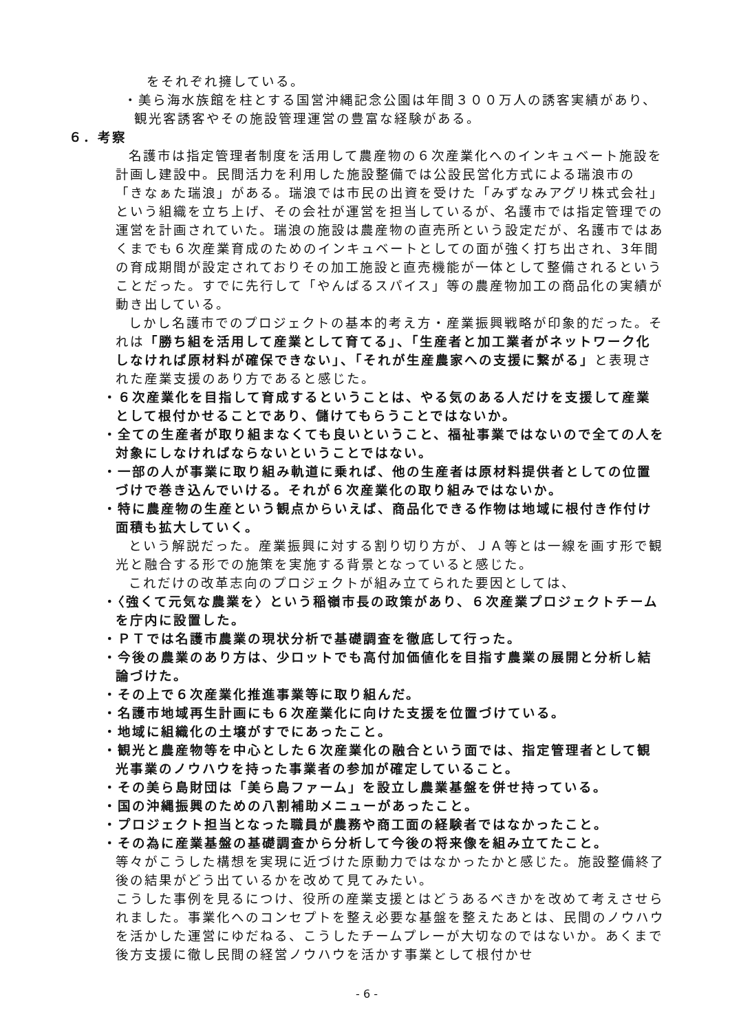をそれぞれ擁している。
・美ら海水族館を柱とする国営沖縄記念公園は年間３００万人の誘客実績があり、観光客誘客やその施設管理運営の豊富な経験がある。
６．考察
名護市は指定管理者制度を活用して農産物の６次産業化へのインキュベート施設を計画し建設中。民間活力を利用した施設整備では公設民営化方式による瑞浪市の 「きなぁた瑞浪」がある。瑞浪では市民の出資を受けた「みずなみアグリ株式会社」という組織を立ち上げ、その会社が運営を担当しているが、名護市では指定管理での運営を計画されていた。瑞浪の施設は農産物の直売所という設定だが、名護市ではあくまでも６次産業育成のためのインキュベートとしての面が強く打ち出され、3年間の育成期間が設定されておりその加工施設と直売機能が一体として整備されるということだった。すでに先行して「やんばるスパイス」等の農産物加工の商品化の実績が動き出している。
しかし名護市でのプロジェクトの基本的考え方・産業振興戦略が印象的だった。それは「勝ち組を活用して産業として育てる」、「生産者と加工業者がネットワーク化しなければ原材料が確保できない」、「それが生産農家への支援に繋がる」と表現された産業支援のあり方であると感じた。
・６次産業化を目指して育成するということは、やる気のある人だけを支援して産業として根付かせることであり、儲けてもらうことではないか。
・全ての生産者が取り組まなくても良いということ、福祉事業ではないので全ての人を対象にしなければならないということではない。
・一部の人が事業に取り組み軌道に乗れば、他の生産者は原材料提供者としての位置づけで巻き込んでいける。それが６次産業化の取り組みではないか。
・特に農産物の生産という観点からいえば、商品化できる作物は地域に根付き作付け面積も拡大していく。
という解説だった。産業振興に対する割り切り方が、ＪＡ等とは一線を画す形で観光と融合する形での施策を実施する背景となっていると感じた。
これだけの改革志向のプロジェクトが組み立てられた要因としては、
・〈強くて元気な農業を〉という稲嶺市長の政策があり、６次産業プロジェクトチームを庁内に設置した。
・ＰＴでは名護市農業の現状分析で基礎調査を徹底して行った。
・今後の農業のあり方は、少ロットでも高付加価値化を目指す農業の展開と分析し結論づけた。
・その上で６次産業化推進事業等に取り組んだ。
・名護市地域再生計画にも６次産業化に向けた支援を位置づけている。
・地域に組織化の土壌がすでにあったこと。
・観光と農産物等を中心とした６次産業化の融合という面では、指定管理者として観光事業のノウハウを持った事業者の参加が確定していること。
・その美ら島財団は「美ら島ファーム」を設立し農業基盤を併せ持っている。
・国の沖縄振興のための八割補助メニューがあったこと。
・プロジェクト担当となった職員が農務や商工面の経験者ではなかったこと。
・その為に産業基盤の基礎調査から分析して今後の将来像を組み立てたこと。
等々がこうした構想を実現に近づけた原動力ではなかったかと感じた。施設整備終了後の結果がどう出ているかを改めて見てみたい。
こうした事例を見るにつけ、役所の産業支援とはどうあるべきかを改めて考えさせられました。事業化へのコンセプトを整え必要な基盤を整えたあとは、民間のノウハウを活かした運営にゆだねる、こうしたチームプレーが大切なのではないか。あくまで後方支援に徹し民間の経営ノウハウを活かす事業として根付かせ
- 6 -